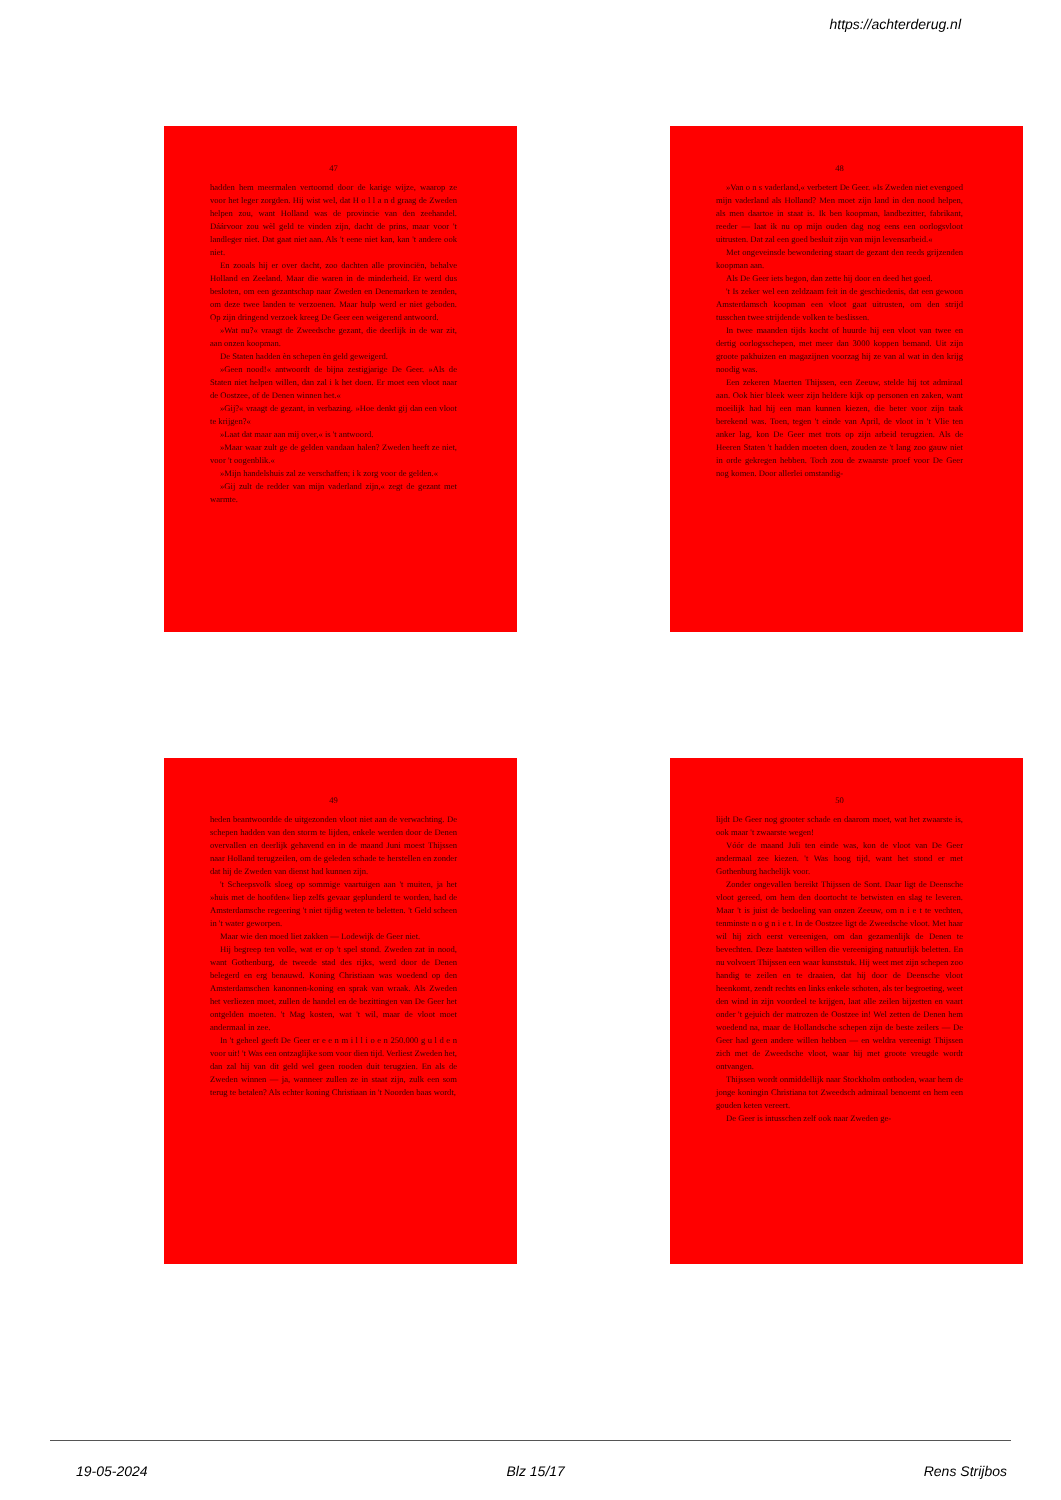https://achterderug.nl
47
hadden hem meermalen vertoornd door de karige wijze, waarop ze voor het leger zorgden. Hij wist wel, dat H o l l a n d graag de Zweden helpen zou, want Holland was de provincie van den zeehandel. Dáárvoor zou wèl geld te vinden zijn, dacht de prins, maar voor 't landleger niet. Dat gaat niet aan. Als 't eene niet kan, kan 't andere ook niet.
En zooals hij er over dacht, zoo dachten alle provinciën, behalve Holland en Zeeland. Maar die waren in de minderheid. Er werd dus besloten, om een gezantschap naar Zweden en Denemarken te zenden, om deze twee landen te verzoenen. Maar hulp werd er niet geboden. Op zijn dringend verzoek kreeg De Geer een weigerend antwoord.
»Wat nu?« vraagt de Zweedsche gezant, die deerlijk in de war zit, aan onzen koopman.
De Staten hadden èn schepen èn geld geweigerd.
»Geen nood!« antwoordt de bijna zestigjarige De Geer. »Als de Staten niet helpen willen, dan zal i k het doen. Er moet een vloot naar de Oostzee, of de Denen winnen het.«
»Gij?« vraagt de gezant, in verbazing. »Hoe denkt gij dan een vloot te krijgen?«
»Laat dat maar aan mij over,« is 't antwoord.
»Maar waar zult ge de gelden vandaan halen? Zweden heeft ze niet, voor 't oogenblik.«
»Mijn handelshuis zal ze verschaffen; i k zorg voor de gelden.«
»Gij zult de redder van mijn vaderland zijn,« zegt de gezant met warmte.
48
»Van o n s vaderland,« verbetert De Geer. »Is Zweden niet evengoed mijn vaderland als Holland? Men moet zijn land in den nood helpen, als men daartoe in staat is. Ik ben koopman, landbezitter, fabrikant, reeder — laat ik nu op mijn ouden dag nog eens een oorlogsvloot uitrusten. Dat zal een goed besluit zijn van mijn levensarbeid.«
Met ongeveinsde bewondering staart de gezant den reeds grijzenden koopman aan.
Als De Geer iets begon, dan zette hij door en deed het goed.
't Is zeker wel een zeldzaam feit in de geschiedenis, dat een gewoon Amsterdamsch koopman een vloot gaat uitrusten, om den strijd tusschen twee strijdende volken te beslissen.
In twee maanden tijds kocht of huurde hij een vloot van twee en dertig oorlogsschepen, met meer dan 3000 koppen bemand. Uit zijn groote pakhuizen en magazijnen voorzag hij ze van al wat in den krijg noodig was.
Een zekeren Maerten Thijssen, een Zeeuw, stelde hij tot admiraal aan. Ook hier bleek weer zijn heldere kijk op personen en zaken, want moeilijk had hij een man kunnen kiezen, die beter voor zijn taak berekend was. Toen, tegen 't einde van April, de vloot in 't Vlie ten anker lag, kon De Geer met trots op zijn arbeid terugzien. Als de Heeren Staten 't hadden moeten doen, zouden ze 't lang zoo gauw niet in orde gekregen hebben. Toch zou de zwaarste proef voor De Geer nog komen. Door allerlei omstandig-
49
heden beantwoordde de uitgezonden vloot niet aan de verwachting. De schepen hadden van den storm te lijden, enkele werden door de Denen overvallen en deerlijk gehavend en in de maand Juni moest Thijssen naar Holland terugzeilen, om de geleden schade te herstellen en zonder dat hij de Zweden van dienst had kunnen zijn.
't Scheepsvolk sloeg op sommige vaartuigen aan 't muiten, ja het »huis met de hoofden« liep zelfs gevaar geplunderd te worden, had de Amsterdamsche regeering 't niet tijdig weten te beletten. 't Geld scheen in 't water geworpen.
Maar wie den moed liet zakken — Lodewijk de Geer niet.
Hij begreep ten volle, wat er op 't spel stond. Zweden zat in nood, want Gothenburg, de tweede stad des rijks, werd door de Denen belegerd en erg benauwd. Koning Christiaan was woedend op den Amsterdamschen kanonnen-koning en sprak van wraak. Als Zweden het verliezen moet, zullen de handel en de bezittingen van De Geer het ontgelden moeten. 't Mag kosten, wat 't wil, maar de vloot moet andermaal in zee.
In 't geheel geeft De Geer er e e n m i l l i o e n 250.000 g u l d e n voor uit! 't Was een ontzaglijke som voor dien tijd. Verliest Zweden het, dan zal hij van dit geld wel geen rooden duit terugzien. En als de Zweden winnen — ja, wanneer zullen ze in staat zijn, zulk een som terug te betalen? Als echter koning Christiaan in 't Noorden baas wordt,
50
lijdt De Geer nog grooter schade en daarom moet, wat het zwaarste is, ook maar 't zwaarste wegen!
Vóór de maand Juli ten einde was, kon de vloot van De Geer andermaal zee kiezen. 't Was hoog tijd, want het stond er met Gothenburg hachelijk voor.
Zonder ongevallen bereikt Thijssen de Sont. Daar ligt de Deensche vloot gereed, om hem den doortocht te betwisten en slag te leveren. Maar 't is juist de bedoeling van onzen Zeeuw, om n i e t te vechten, tenminste n o g n i e t. In de Oostzee ligt de Zweedsche vloot. Met haar wil hij zich eerst vereenigen, om dan gezamenlijk de Denen te bevechten. Deze laatsten willen die vereeniging natuurlijk beletten. En nu volvoert Thijssen een waar kunststuk. Hij weet met zijn schepen zoo handig te zeilen en te draaien, dat hij door de Deensche vloot heenkomt, zendt rechts en links enkele schoten, als ter begroeting, weet den wind in zijn voordeel te krijgen, laat alle zeilen bijzetten en vaart onder 't gejuich der matrozen de Oostzee in! Wel zetten de Denen hem woedend na, maar de Hollandsche schepen zijn de beste zeilers — De Geer had geen andere willen hebben — en weldra vereenigt Thijssen zich met de Zweedsche vloot, waar hij met groote vreugde wordt ontvangen.
Thijssen wordt onmiddellijk naar Stockholm ontboden, waar hem de jonge koningin Christiana tot Zweedsch admiraal benoemt en hem een gouden keten vereert.
De Geer is intusschen zelf ook naar Zweden ge-
19-05-2024 Blz 15/17 Rens Strijbos